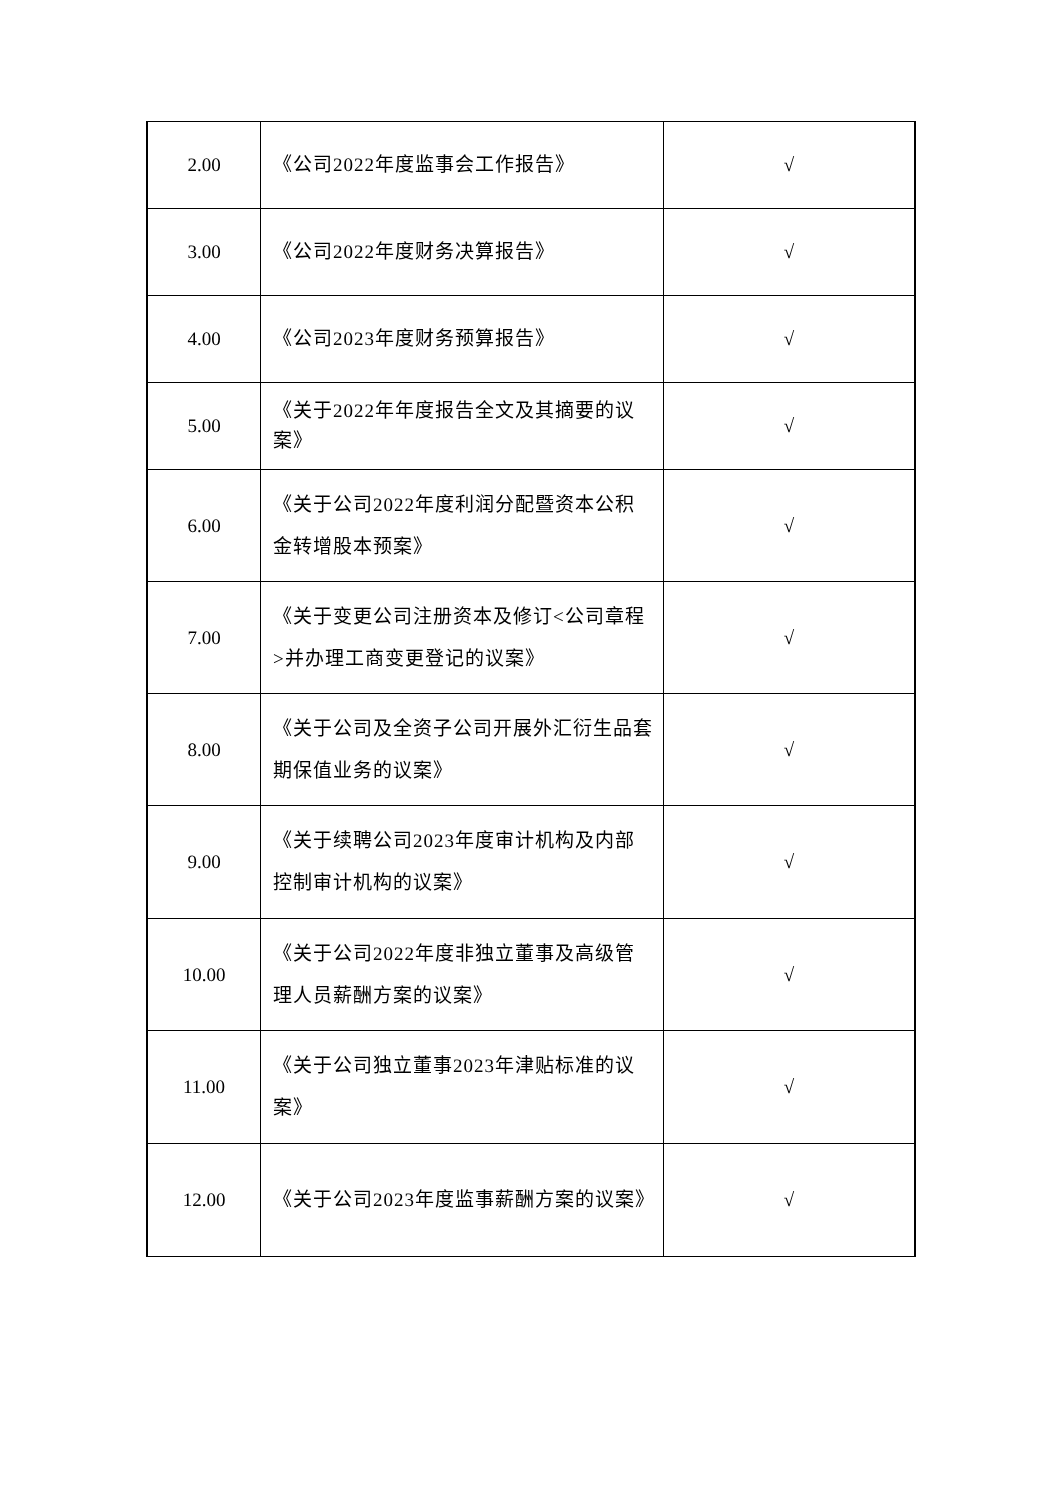| 2.00 | 《公司2022年度监事会工作报告》 | √ |
| 3.00 | 《公司2022年度财务决算报告》 | √ |
| 4.00 | 《公司2023年度财务预算报告》 | √ |
| 5.00 | 《关于2022年年度报告全文及其摘要的议案》 | √ |
| 6.00 | 《关于公司2022年度利润分配暨资本公积金转增股本预案》 | √ |
| 7.00 | 《关于变更公司注册资本及修订<公司章程>并办理工商变更登记的议案》 | √ |
| 8.00 | 《关于公司及全资子公司开展外汇衍生品套期保值业务的议案》 | √ |
| 9.00 | 《关于续聘公司2023年度审计机构及内部控制审计机构的议案》 | √ |
| 10.00 | 《关于公司2022年度非独立董事及高级管理人员薪酬方案的议案》 | √ |
| 11.00 | 《关于公司独立董事2023年津贴标准的议案》 | √ |
| 12.00 | 《关于公司2023年度监事薪酬方案的议案》 | √ |